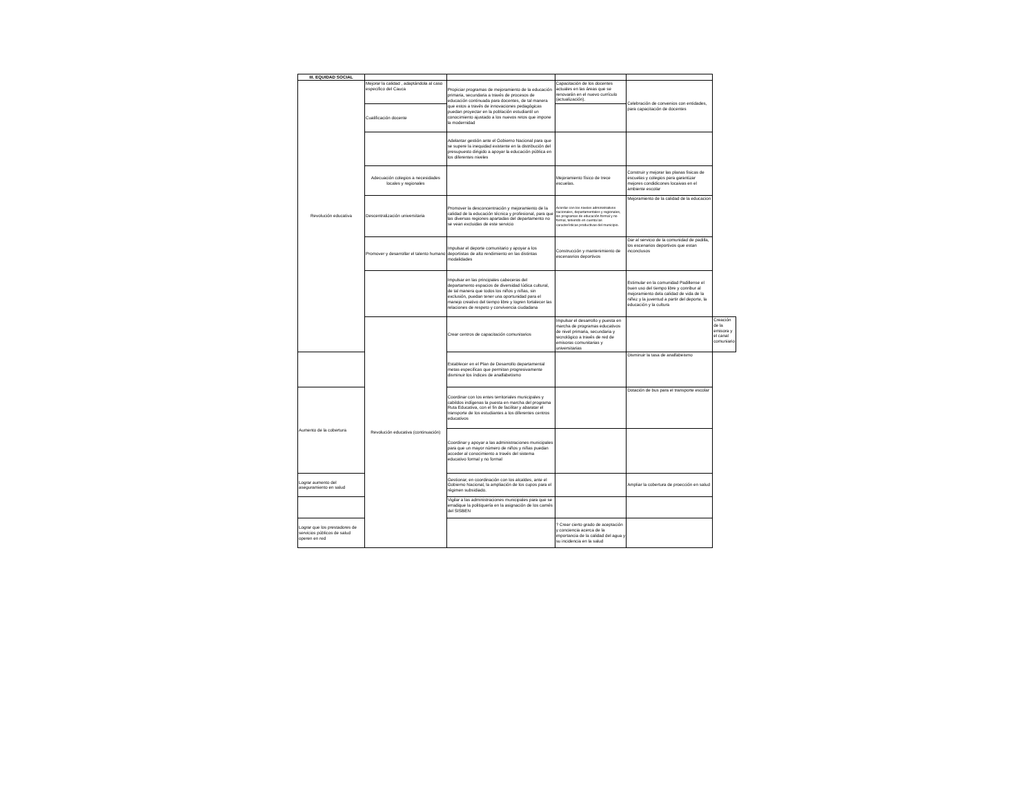| III. EQUIDAD SOCIAL | | | | | |
| Revolución educativa | Mejorar la calidad , adaptándola al caso especifico del Cauca | Propiciar programas de mejoramiento de la educación primaria, secundaria a través de procesos de educación continuada para docentes, de tal manera que estos a través de innovaciones pedagógicas puedan proyectar en la población estudiantil un conocimiento ajustado a los nuevos retos que impone la modernidad | Capacitación de los docentes actuales en las áreas que se renovarán en el nuevo currículo (actualización). | Celebración de convenios con entidades, para capacitación de docentes | |
| | Cualificación docente | | | | |
| | | Adelantar gestión ante el Gobierno Nacional para que se supere la inequidad existente en la distribución del presupuesto dirigido a apoyar la educación pública en los diferentes niveles | | | |
| | Adecuación colegios a necesidades locales y regionales | | Mejoramiento físico de trece escuelas. | Construir y mejorar las planas fisicas de escuelas y colegios para garantizar mejores condidicones locaivas en el ambiente escolar | |
| | Descentralización universitaria | Promover la desconcentración y mejoramiento de la calidad de la educación técnica y profesional, para que las diversas regiones apartadas del departamento no se vean excluidas de este servicio | Acordar con los niveles administrativos nacionales, departamentales y regionales, los programas de educación formal y no formal, teniendo en cuenta las características productivas del municipio. | Mejoramiento de la calidad de la educacion | |
| | Promover y desarrollar el talento humano | Impulsar el deporte comunitario y apoyar a los deportistas de alto rendimiento en las distintas modalidades | Construcción y mantenimiento de escenasrios deportivos | Dar al servicio de la comunidad de padilla, los escenarios deportivos que estan inconclusos | |
| | | Impulsar en las principales cabeceras del departamento espacios de diversidad lúdica cultural, de tal manera que todos los niños y niñas, sin exclusión, puedan tener una oportunidad para el manejo creativo del tiempo libre y logren fortalecer las relaciones de respeto y convivencia ciudadana | | Estimular en la comunidad Padillense el buen uso del tiempo libre y conribur al mejoramiento dela calidad de vida de la niñez y la juventud a partir del deporte, la educación y la cultura | |
| | Revolución educativa (continuación) | Crear centros de capacitación comunitarios | Impulsar el desarrollo y puesta en marcha de programas educativos de nivel primaria, secundaria y tecnológico a través de red de emisoras comunitarias y universitarias | | Creación de la emisora y el canal comuniario |
| | | Establecer en el Plan de Desarrollo departamental metas especificas que permitan progresivamente disminuir los índices de analfabetismo | | Disminuir la tasa de analfabeismo | |
| Aumento de la cobertura | | Coordinar con los entes territoriales municipales y cabildos indígenas la puesta en marcha del programa Ruta Educativa, con el fin de facilitar y abaratar el transporte de los estudiantes a los diferentes centros educativos | | Dotación de bus para el transporte escolar | |
| | | Coordinar y apoyar a las administraciones municipales para que un mayor número de niños y niñas puedan acceder al conocimiento a través del sistema educativo formal y no formal | | | |
| Lograr aumento del aseguramiento en salud | | Gestionar, en coordinación con los alcaldes, ante el Gobierno Nacional, la ampliación de los cupos para el régimen subsidiado. | | Ampliar la cobertura de proección en salud | |
| | | Vigilar a las administraciones municipales para que se erradique la politiquería en la asignación de los carnés del SISBEN | | | |
| Lograr que los prestadores de servicios públicos de salud operen en red | | | ? Crear cierto grado de aceptación y conciencia acerca de la importancia de la calidad del agua y su incidencia en la salud | | |